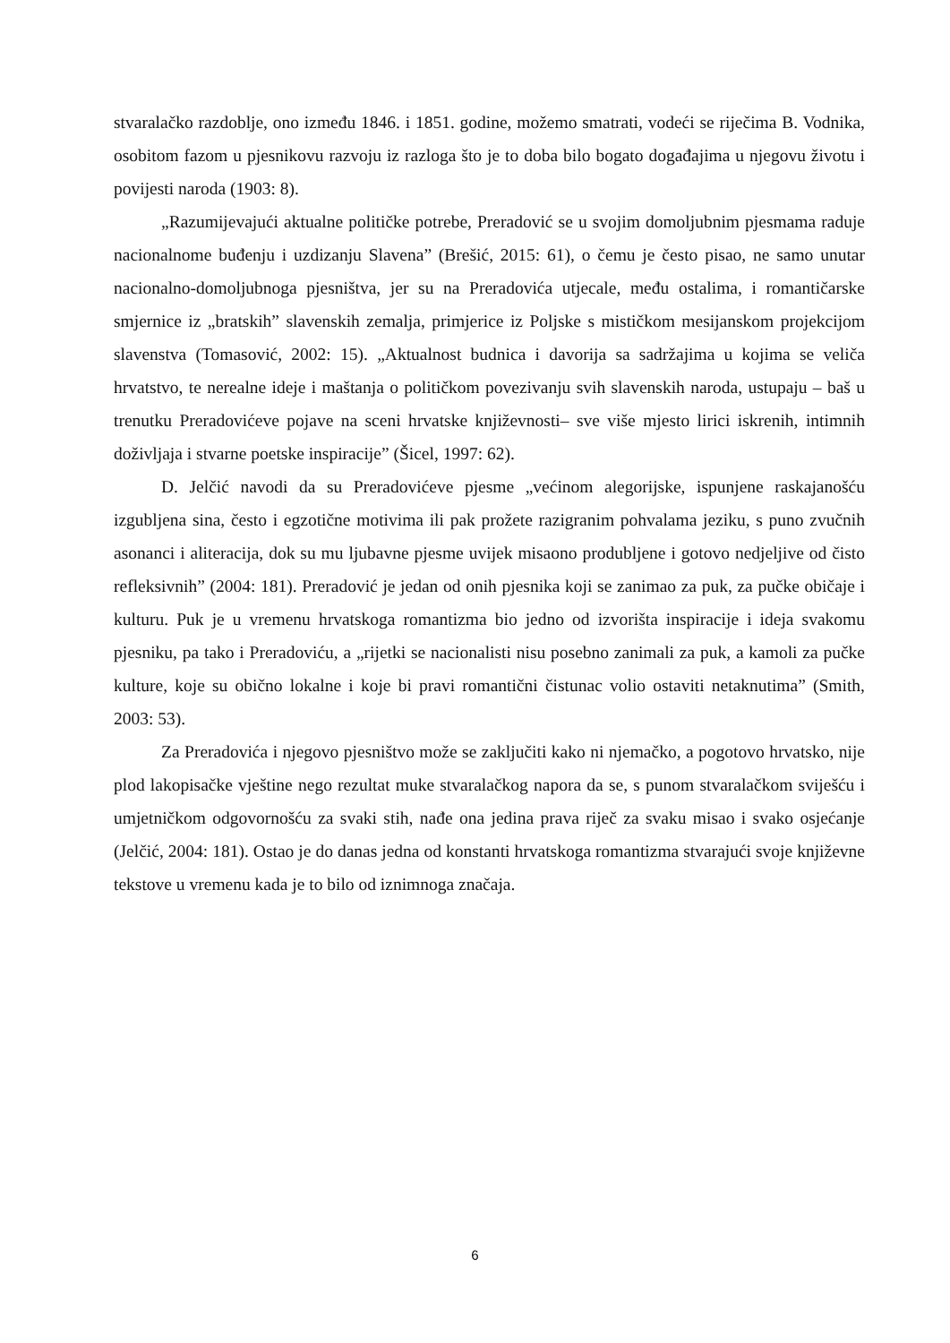stvaralačko razdoblje, ono između 1846. i 1851. godine, možemo smatrati, vodeći se riječima B. Vodnika, osobitom fazom u pjesnikovu razvoju iz razloga što je to doba bilo bogato događajima u njegovu životu i povijesti naroda (1903: 8).
„Razumijevajući aktualne političke potrebe, Preradović se u svojim domoljubnim pjesmama raduje nacionalnome buđenju i uzdizanju Slavena” (Brešić, 2015: 61), o čemu je često pisao, ne samo unutar nacionalno-domoljubnoga pjesništva, jer su na Preradovića utjecale, među ostalima, i romantičarske smjernice iz „bratskih” slavenskih zemalja, primjerice iz Poljske s mističkom mesijanskom projekcijom slavenstva (Tomasović, 2002: 15). „Aktualnost budnica i davorija sa sadržajima u kojima se veliča hrvatstvo, te nerealne ideje i maštanja o političkom povezivanju svih slavenskih naroda, ustupaju – baš u trenutku Preradovićeve pojave na sceni hrvatske književnosti– sve više mjesto lirici iskrenih, intimnih doživljaja i stvarne poetske inspiracije” (Šicel, 1997: 62).
D. Jelčić navodi da su Preradovićeve pjesme „većinom alegorijske, ispunjene raskajanošću izgubljena sina, često i egzotične motivima ili pak prožete razigranim pohvalama jeziku, s puno zvučnih asonanci i aliteracija, dok su mu ljubavne pjesme uvijek misaono produbljene i gotovo nedjeljive od čisto refleksivnih” (2004: 181). Preradović je jedan od onih pjesnika koji se zanimao za puk, za pučke običaje i kulturu. Puk je u vremenu hrvatskoga romantizma bio jedno od izvorišta inspiracije i ideja svakomu pjesniku, pa tako i Preradoviću, a „rijetki se nacionalisti nisu posebno zanimali za puk, a kamoli za pučke kulture, koje su obično lokalne i koje bi pravi romantični čistunac volio ostaviti netaknutima” (Smith, 2003: 53).
Za Preradovića i njegovo pjesništvo može se zaključiti kako ni njemačko, a pogotovo hrvatsko, nije plod lakopisačke vještine nego rezultat muke stvaralačkog napora da se, s punom stvaralačkom sviješću i umjetničkom odgovornošću za svaki stih, nađe ona jedina prava riječ za svaku misao i svako osjećanje (Jelčić, 2004: 181). Ostao je do danas jedna od konstanti hrvatskoga romantizma stvarajući svoje književne tekstove u vremenu kada je to bilo od iznimnoga značaja.
6